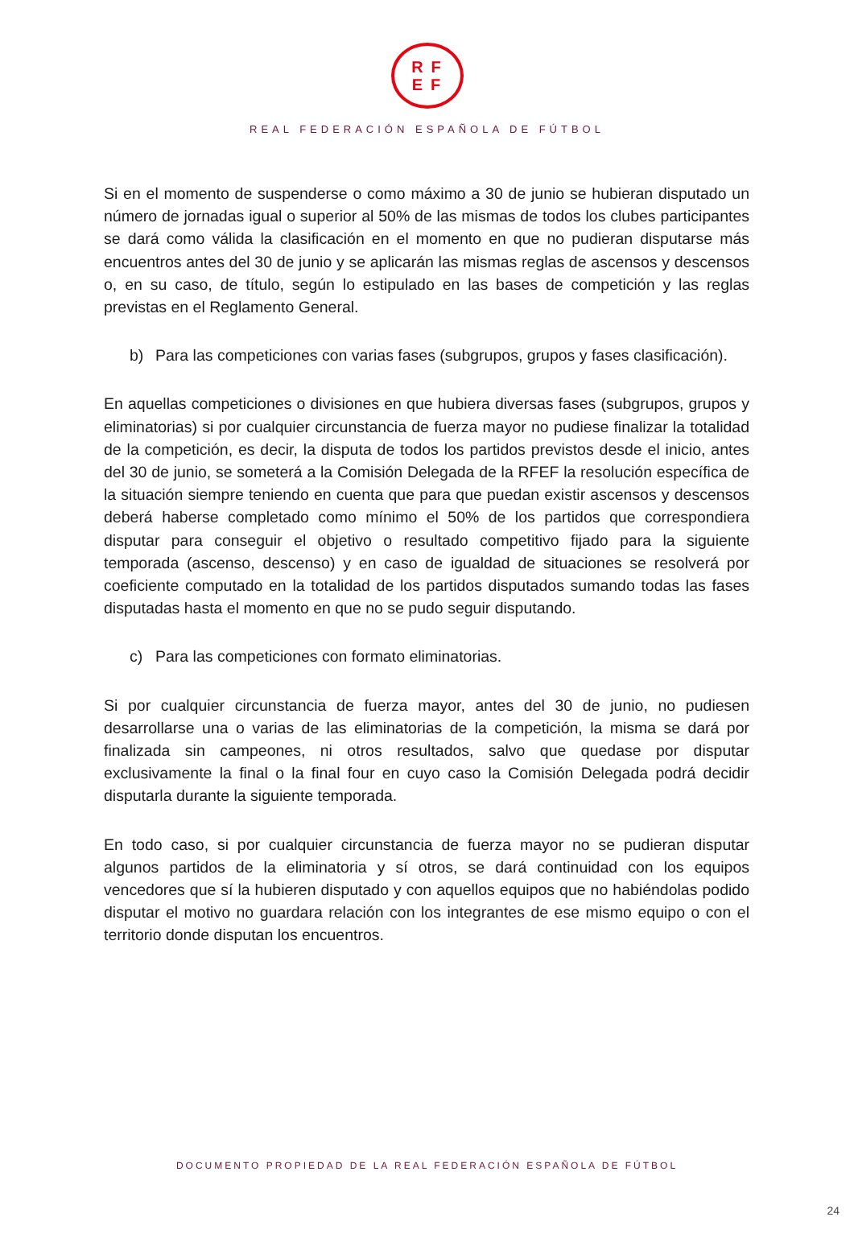RF
EF
REAL FEDERACIÓN ESPAÑOLA DE FÚTBOL
Si en el momento de suspenderse o como máximo a 30 de junio se hubieran disputado un número de jornadas igual o superior al 50% de las mismas de todos los clubes participantes se dará como válida la clasificación en el momento en que no pudieran disputarse más encuentros antes del 30 de junio y se aplicarán las mismas reglas de ascensos y descensos o, en su caso, de título, según lo estipulado en las bases de competición y las reglas previstas en el Reglamento General.
b) Para las competiciones con varias fases (subgrupos, grupos y fases clasificación).
En aquellas competiciones o divisiones en que hubiera diversas fases (subgrupos, grupos y eliminatorias) si por cualquier circunstancia de fuerza mayor no pudiese finalizar la totalidad de la competición, es decir, la disputa de todos los partidos previstos desde el inicio, antes del 30 de junio, se someterá a la Comisión Delegada de la RFEF la resolución específica de la situación siempre teniendo en cuenta que para que puedan existir ascensos y descensos deberá haberse completado como mínimo el 50% de los partidos que correspondiera disputar para conseguir el objetivo o resultado competitivo fijado para la siguiente temporada (ascenso, descenso) y en caso de igualdad de situaciones se resolverá por coeficiente computado en la totalidad de los partidos disputados sumando todas las fases disputadas hasta el momento en que no se pudo seguir disputando.
c) Para las competiciones con formato eliminatorias.
Si por cualquier circunstancia de fuerza mayor, antes del 30 de junio, no pudiesen desarrollarse una o varias de las eliminatorias de la competición, la misma se dará por finalizada sin campeones, ni otros resultados, salvo que quedase por disputar exclusivamente la final o la final four en cuyo caso la Comisión Delegada podrá decidir disputarla durante la siguiente temporada.
En todo caso, si por cualquier circunstancia de fuerza mayor no se pudieran disputar algunos partidos de la eliminatoria y sí otros, se dará continuidad con los equipos vencedores que sí la hubieren disputado y con aquellos equipos que no habiéndolas podido disputar el motivo no guardara relación con los integrantes de ese mismo equipo o con el territorio donde disputan los encuentros.
DOCUMENTO PROPIEDAD DE LA REAL FEDERACIÓN ESPAÑOLA DE FÚTBOL
24